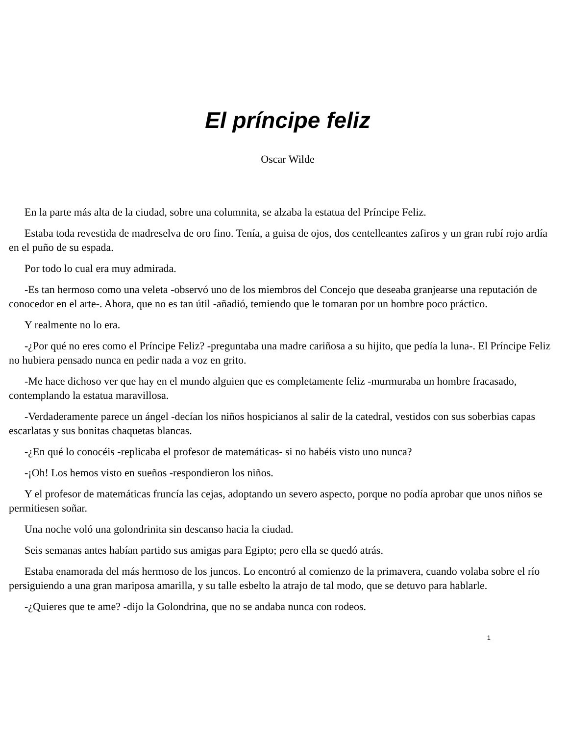El príncipe feliz
Oscar Wilde
En la parte más alta de la ciudad, sobre una columnita, se alzaba la estatua del Príncipe Feliz.
Estaba toda revestida de madreselva de oro fino. Tenía, a guisa de ojos, dos centelleantes zafiros y un gran rubí rojo ardía en el puño de su espada.
Por todo lo cual era muy admirada.
-Es tan hermoso como una veleta -observó uno de los miembros del Concejo que deseaba granjearse una reputación de conocedor en el arte-. Ahora, que no es tan útil -añadió, temiendo que le tomaran por un hombre poco práctico.
Y realmente no lo era.
-¿Por qué no eres como el Príncipe Feliz? -preguntaba una madre cariñosa a su hijito, que pedía la luna-. El Príncipe Feliz no hubiera pensado nunca en pedir nada a voz en grito.
-Me hace dichoso ver que hay en el mundo alguien que es completamente feliz -murmuraba un hombre fracasado, contemplando la estatua maravillosa.
-Verdaderamente parece un ángel -decían los niños hospicianos al salir de la catedral, vestidos con sus soberbias capas escarlatas y sus bonitas chaquetas blancas.
-¿En qué lo conocéis -replicaba el profesor de matemáticas- si no habéis visto uno nunca?
-¡Oh! Los hemos visto en sueños -respondieron los niños.
Y el profesor de matemáticas fruncía las cejas, adoptando un severo aspecto, porque no podía aprobar que unos niños se permitiesen soñar.
Una noche voló una golondrinita sin descanso hacia la ciudad.
Seis semanas antes habían partido sus amigas para Egipto; pero ella se quedó atrás.
Estaba enamorada del más hermoso de los juncos. Lo encontró al comienzo de la primavera, cuando volaba sobre el río persiguiendo a una gran mariposa amarilla, y su talle esbelto la atrajo de tal modo, que se detuvo para hablarle.
-¿Quieres que te ame? -dijo la Golondrina, que no se andaba nunca con rodeos.
1